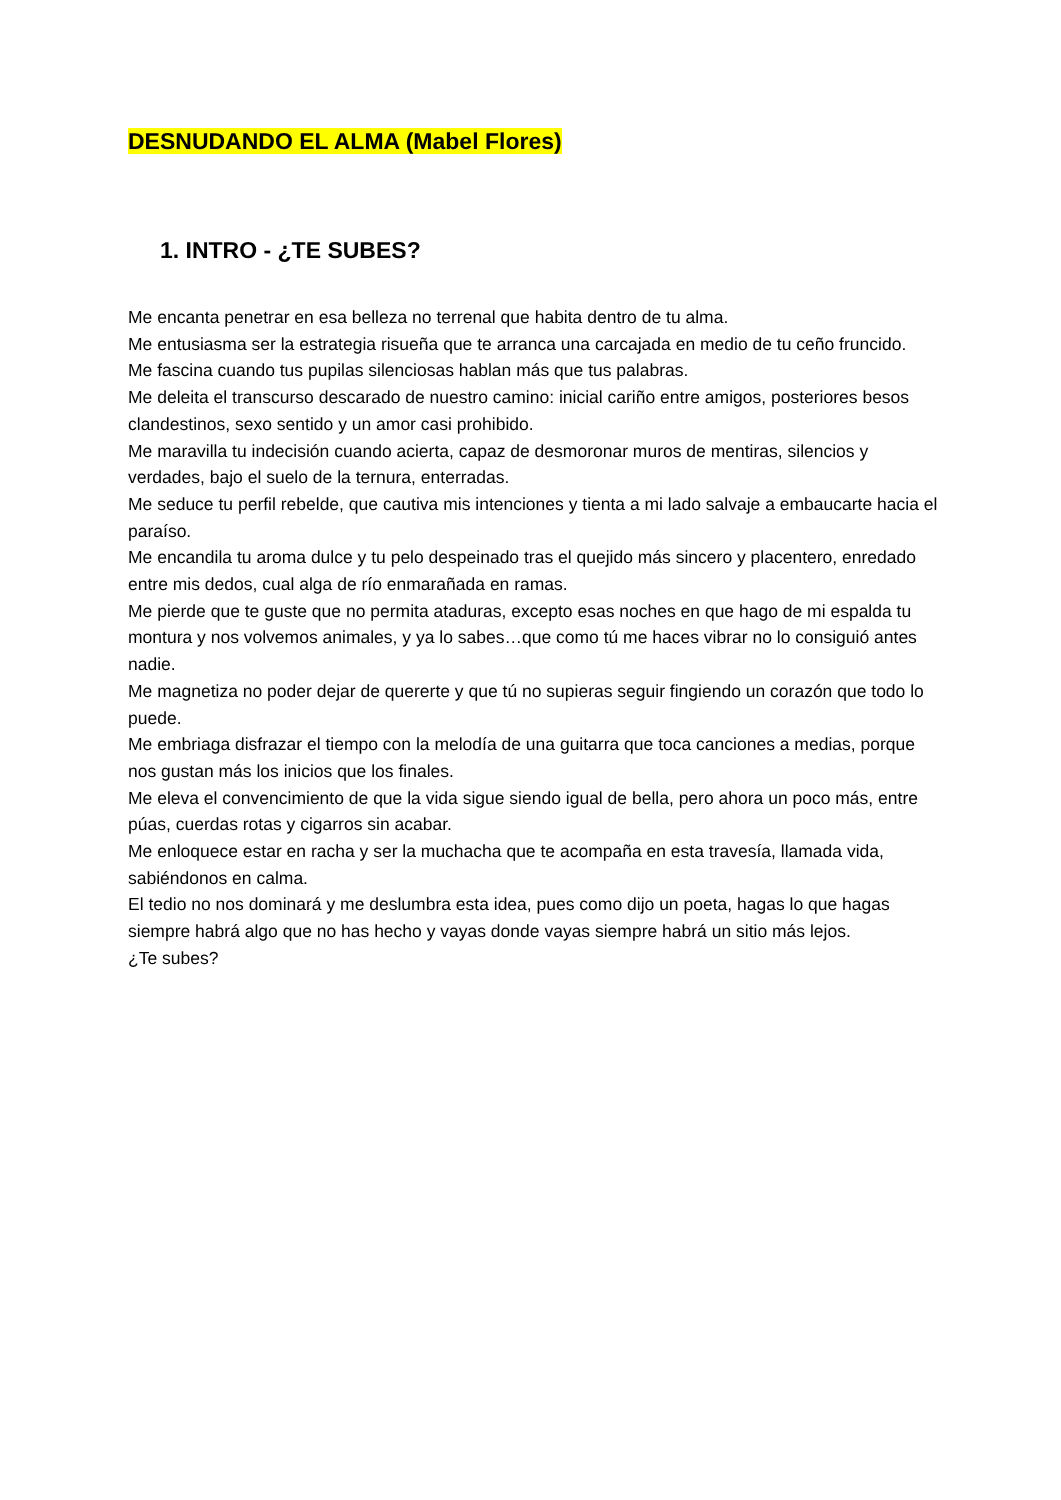DESNUDANDO EL ALMA (Mabel Flores)
1. INTRO - ¿TE SUBES?
Me encanta penetrar en esa belleza no terrenal que habita dentro de tu alma.
Me entusiasma ser la estrategia risueña que te arranca una carcajada en medio de tu ceño fruncido.
Me fascina cuando tus pupilas silenciosas hablan más que tus palabras.
Me deleita el transcurso descarado de nuestro camino: inicial cariño entre amigos, posteriores besos clandestinos, sexo sentido y un amor casi prohibido.
Me maravilla tu indecisión cuando acierta, capaz de desmoronar muros de mentiras, silencios y verdades, bajo el suelo de la ternura, enterradas.
Me seduce tu perfil rebelde, que cautiva mis intenciones y tienta a mi lado salvaje a embaucarte hacia el paraíso.
Me encandila tu aroma dulce y tu pelo despeinado tras el quejido más sincero y placentero, enredado entre mis dedos, cual alga de río enmarañada en ramas.
Me pierde que te guste que no permita ataduras, excepto esas noches en que hago de mi espalda tu montura y nos volvemos animales, y ya lo sabes…que como tú me haces vibrar no lo consiguió antes nadie.
Me magnetiza no poder dejar de quererte y que tú no supieras seguir fingiendo un corazón que todo lo puede.
Me embriaga disfrazar el tiempo con la melodía de una guitarra que toca canciones a medias, porque nos gustan más los inicios que los finales.
Me eleva el convencimiento de que la vida sigue siendo igual de bella, pero ahora un poco más, entre púas, cuerdas rotas y cigarros sin acabar.
Me enloquece estar en racha y ser la muchacha que te acompaña en esta travesía, llamada vida, sabiéndonos en calma.
El tedio no nos dominará y me deslumbra esta idea, pues como dijo un poeta, hagas lo que hagas siempre habrá algo que no has hecho y vayas donde vayas siempre habrá un sitio más lejos.
¿Te subes?